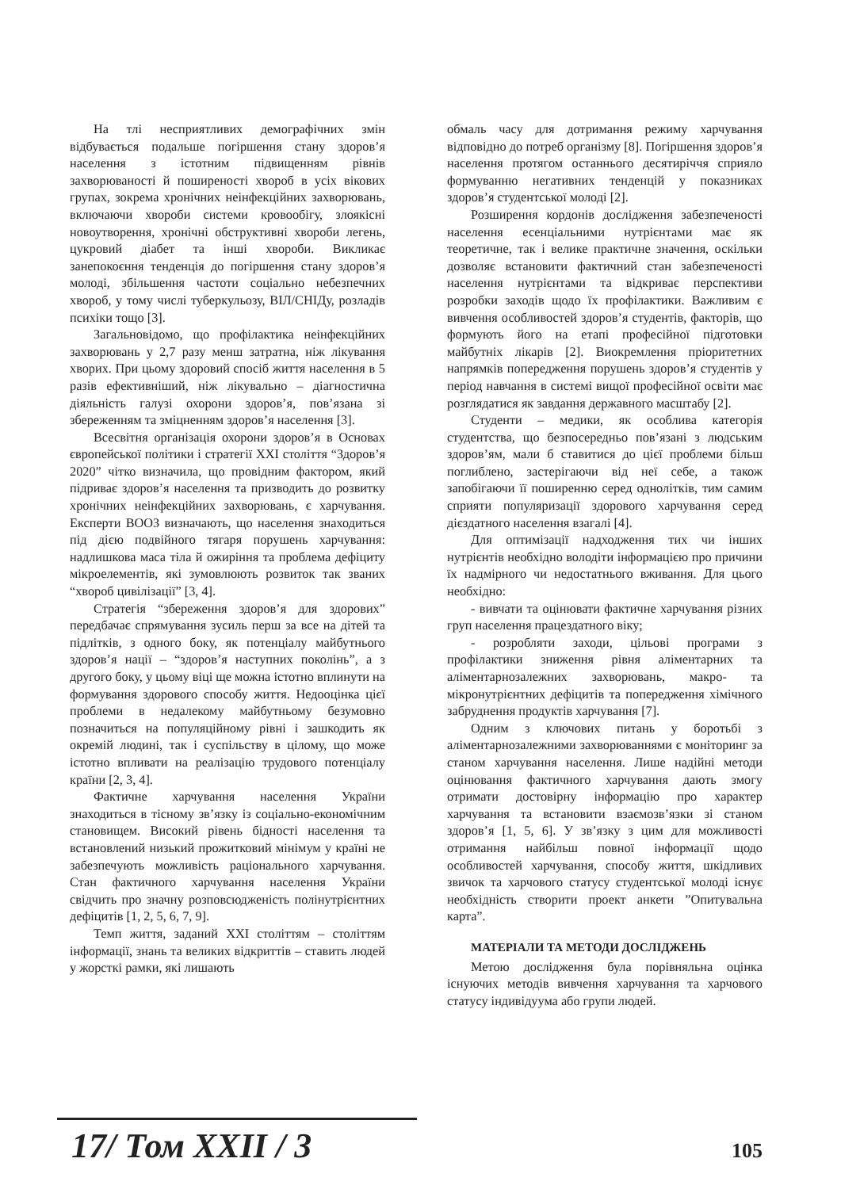На тлі несприятливих демографічних змін відбувається подальше погіршення стану здоров’я населення з істотним підвищенням рівнів захворюваності й поширеності хвороб в усіх вікових групах, зокрема хронічних неінфекційних захворювань, включаючи хвороби системи кровообігу, злоякісні новоутворення, хронічні обструктивні хвороби легень, цукровий діабет та інші хвороби. Викликає занепокоєння тенденція до погіршення стану здоров’я молоді, збільшення частоти соціально небезпечних хвороб, у тому числі туберкульозу, ВІЛ/СНІДу, розладів психіки тощо [3].
Загальновідомо, що профілактика неінфекційних захворювань у 2,7 разу менш затратна, ніж лікування хворих. При цьому здоровий спосіб життя населення в 5 разів ефективніший, ніж лікувально – діагностична діяльність галузі охорони здоров’я, пов’язана зі збереженням та зміцненням здоров’я населення [3].
Всесвітня організація охорони здоров’я в Основах європейської політики і стратегії XXI століття “Здоров’я 2020” чітко визначила, що провідним фактором, який підриває здоров’я населення та призводить до розвитку хронічних неінфекційних захворювань, є харчування. Експерти ВООЗ визначають, що населення знаходиться під дією подвійного тягаря порушень харчування: надлишкова маса тіла й ожиріння та проблема дефіциту мікроелементів, які зумовлюють розвиток так званих “хвороб цивілізації” [3, 4].
Стратегія “збереження здоров’я для здорових” передбачає спрямування зусиль перш за все на дітей та підлітків, з одного боку, як потенціалу майбутнього здоров’я нації – “здоров’я наступних поколінь”, а з другого боку, у цьому віці ще можна істотно вплинути на формування здорового способу життя. Недооцінка цієї проблеми в недалекому майбутньому безумовно позначиться на популяційному рівні і зашкодить як окремій людині, так і суспільству в цілому, що може істотно впливати на реалізацію трудового потенціалу країни [2, 3, 4].
Фактичне харчування населення України знаходиться в тісному зв’язку із соціально-економічним становищем. Високий рівень бідності населення та встановлений низький прожитковий мінімум у країні не забезпечують можливість раціонального харчування. Стан фактичного харчування населення України свідчить про значну розповсюдженість полінутрієнтних дефіцитів [1, 2, 5, 6, 7, 9].
Темп життя, заданий XXI століттям – століттям інформації, знань та великих відкриттів – ставить людей у жорсткі рамки, які лишають
обмаль часу для дотримання режиму харчування відповідно до потреб організму [8]. Погіршення здоров’я населення протягом останнього десятиріччя сприяло формуванню негативних тенденцій у показниках здоров’я студентської молоді [2].
Розширення кордонів дослідження забезпеченості населення есенціальними нутрієнтами має як теоретичне, так і велике практичне значення, оскільки дозволяє встановити фактичний стан забезпеченості населення нутрієнтами та відкриває перспективи розробки заходів щодо їх профілактики. Важливим є вивчення особливостей здоров’я студентів, факторів, що формують його на етапі професійної підготовки майбутніх лікарів [2]. Виокремлення пріоритетних напрямків попередження порушень здоров’я студентів у період навчання в системі вищої професійної освіти має розглядатися як завдання державного масштабу [2].
Студенти – медики, як особлива категорія студентства, що безпосередньо пов’язані з людським здоров’ям, мали б ставитися до цієї проблеми більш поглиблено, застерігаючи від неї себе, а також запобігаючи її поширенню серед однолітків, тим самим сприяти популяризації здорового харчування серед дієздатного населення взагалі [4].
Для оптимізації надходження тих чи інших нутрієнтів необхідно володіти інформацією про причини їх надмірного чи недостатнього вживання. Для цього необхідно:
- вивчати та оцінювати фактичне харчування різних груп населення працездатного віку;
- розробляти заходи, цільові програми з профілактики зниження рівня аліментарних та аліментарнозалежних захворювань, макро- та мікронутрієнтних дефіцитів та попередження хімічного забруднення продуктів харчування [7].
Одним з ключових питань у боротьбі з аліментарнозалежними захворюваннями є моніторинг за станом харчування населення. Лише надійні методи оцінювання фактичного харчування дають змогу отримати достовірну інформацію про характер харчування та встановити взаємозв’язки зі станом здоров’я [1, 5, 6]. У зв’язку з цим для можливості отримання найбільш повної інформації щодо особливостей харчування, способу життя, шкідливих звичок та харчового статусу студентської молоді існує необхідність створити проект анкети ”Опитувальна карта”.
МАТЕРІАЛИ ТА МЕТОДИ ДОСЛІДЖЕНЬ
Метою дослідження була порівняльна оцінка існуючих методів вивчення харчування та харчового статусу індивідуума або групи людей.
17/ Том XXII / 3 105